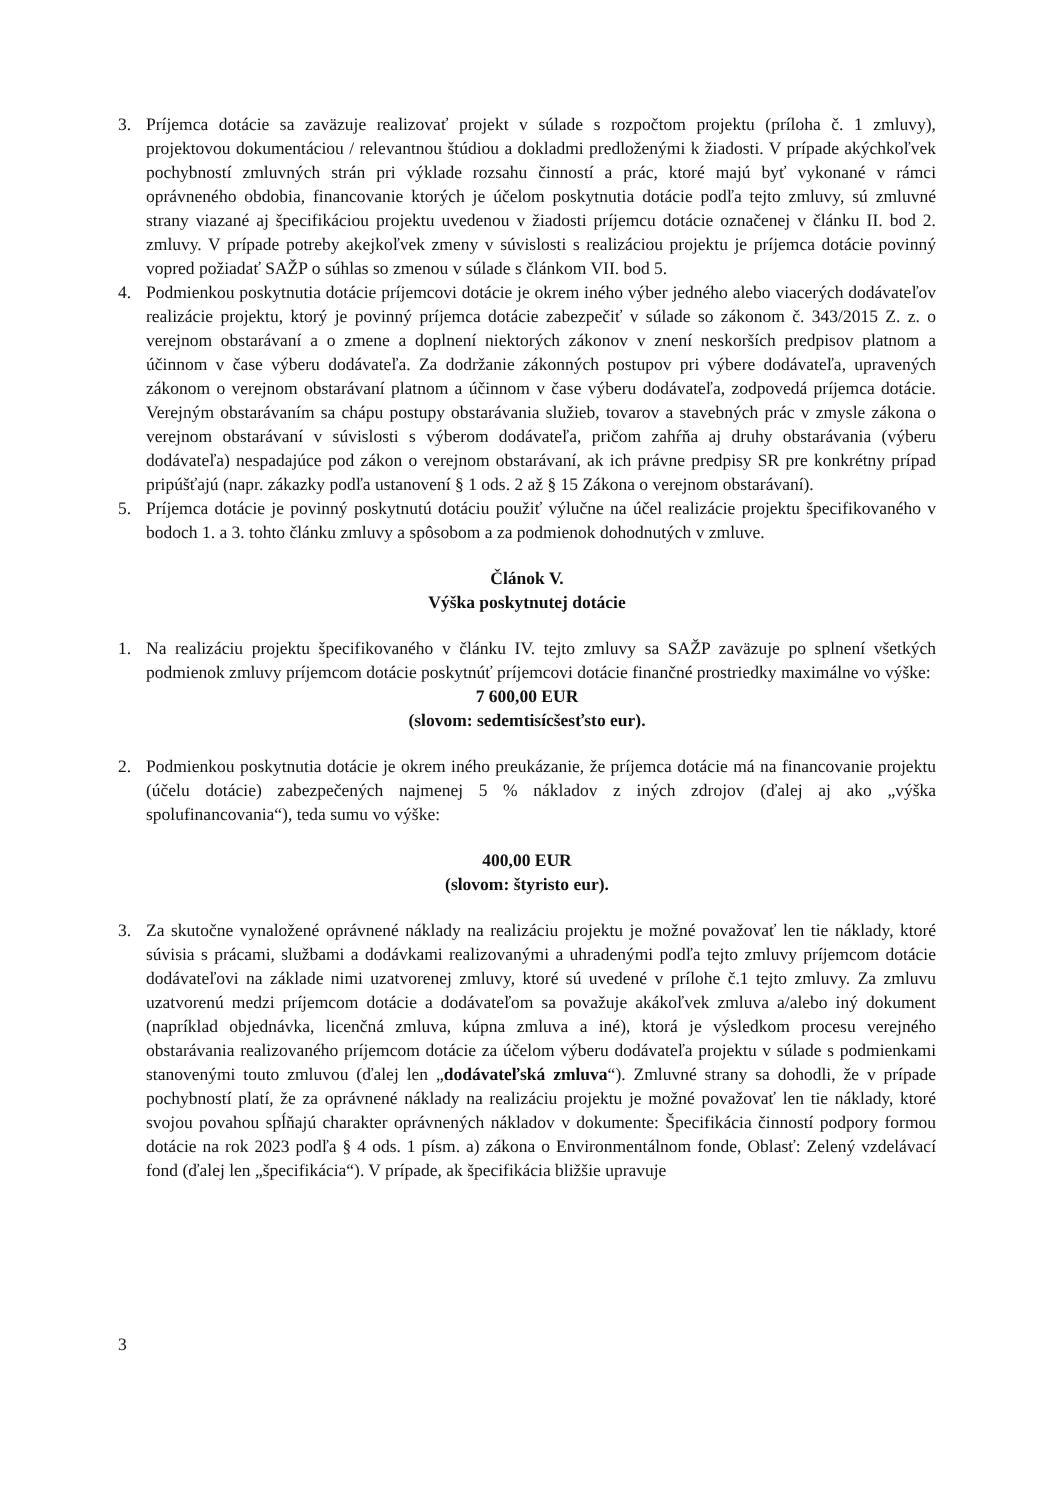3. Príjemca dotácie sa zaväzuje realizovať projekt v súlade s rozpočtom projektu (príloha č. 1 zmluvy), projektovou dokumentáciou / relevantnou štúdiou a dokladmi predloženými k žiadosti. V prípade akýchkoľvek pochybností zmluvných strán pri výklade rozsahu činností a prác, ktoré majú byť vykonané v rámci oprávneného obdobia, financovanie ktorých je účelom poskytnutia dotácie podľa tejto zmluvy, sú zmluvné strany viazané aj špecifikáciou projektu uvedenou v žiadosti príjemcu dotácie označenej v článku II. bod 2. zmluvy. V prípade potreby akejkoľvek zmeny v súvislosti s realizáciou projektu je príjemca dotácie povinný vopred požiadať SAŽP o súhlas so zmenou v súlade s článkom VII. bod 5.
4. Podmienkou poskytnutia dotácie príjemcovi dotácie je okrem iného výber jedného alebo viacerých dodávateľov realizácie projektu, ktorý je povinný príjemca dotácie zabezpečiť v súlade so zákonom č. 343/2015 Z. z. o verejnom obstarávaní a o zmene a doplnení niektorých zákonov v znení neskorších predpisov platnom a účinnom v čase výberu dodávateľa. Za dodržanie zákonných postupov pri výbere dodávateľa, upravených zákonom o verejnom obstarávaní platnom a účinnom v čase výberu dodávateľa, zodpovedá príjemca dotácie. Verejným obstarávaním sa chápu postupy obstarávania služieb, tovarov a stavebných prác v zmysle zákona o verejnom obstarávaní v súvislosti s výberom dodávateľa, pričom zahŕňa aj druhy obstarávania (výberu dodávateľa) nespadajúce pod zákon o verejnom obstarávaní, ak ich právne predpisy SR pre konkrétny prípad pripúšťajú (napr. zákazky podľa ustanovení § 1 ods. 2 až § 15 Zákona o verejnom obstarávaní).
5. Príjemca dotácie je povinný poskytnutú dotáciu použiť výlučne na účel realizácie projektu špecifikovaného v bodoch 1. a 3. tohto článku zmluvy a spôsobom a za podmienok dohodnutých v zmluve.
Článok V.
Výška poskytnutej dotácie
1. Na realizáciu projektu špecifikovaného v článku IV. tejto zmluvy sa SAŽP zaväzuje po splnení všetkých podmienok zmluvy príjemcom dotácie poskytnúť príjemcovi dotácie finančné prostriedky maximálne vo výške:
7 600,00 EUR
(slovom: sedemtisícšesťsto eur).
2. Podmienkou poskytnutia dotácie je okrem iného preukázanie, že príjemca dotácie má na financovanie projektu (účelu dotácie) zabezpečených najmenej 5 % nákladov z iných zdrojov (ďalej aj ako „výška spolufinancovania“), teda sumu vo výške:
400,00 EUR
(slovom: štyristo eur).
3. Za skutočne vynaložené oprávnené náklady na realizáciu projektu je možné považovať len tie náklady, ktoré súvisia s prácami, službami a dodávkami realizovanými a uhradenými podľa tejto zmluvy príjemcom dotácie dodávateľovi na základe nimi uzatvorenej zmluvy, ktoré sú uvedené v prílohe č.1 tejto zmluvy. Za zmluvu uzatvorenú medzi príjemcom dotácie a dodávateľom sa považuje akákoľvek zmluva a/alebo iný dokument (napríklad objednávka, licenčná zmluva, kúpna zmluva a iné), ktorá je výsledkom procesu verejného obstarávania realizovaného príjemcom dotácie za účelom výberu dodávateľa projektu v súlade s podmienkami stanovenými touto zmluvou (ďalej len „dodávateľská zmluva“). Zmluvné strany sa dohodli, že v prípade pochybností platí, že za oprávnené náklady na realizáciu projektu je možné považovať len tie náklady, ktoré svojou povahou spĺňajú charakter oprávnených nákladov v dokumente: Špecifikácia činností podpory formou dotácie na rok 2023 podľa § 4 ods. 1 písm. a) zákona o Environmentálnom fonde, Oblasť: Zelený vzdelávací fond (ďalej len „špecifikácia“). V prípade, ak špecifikácia bližšie upravuje
3